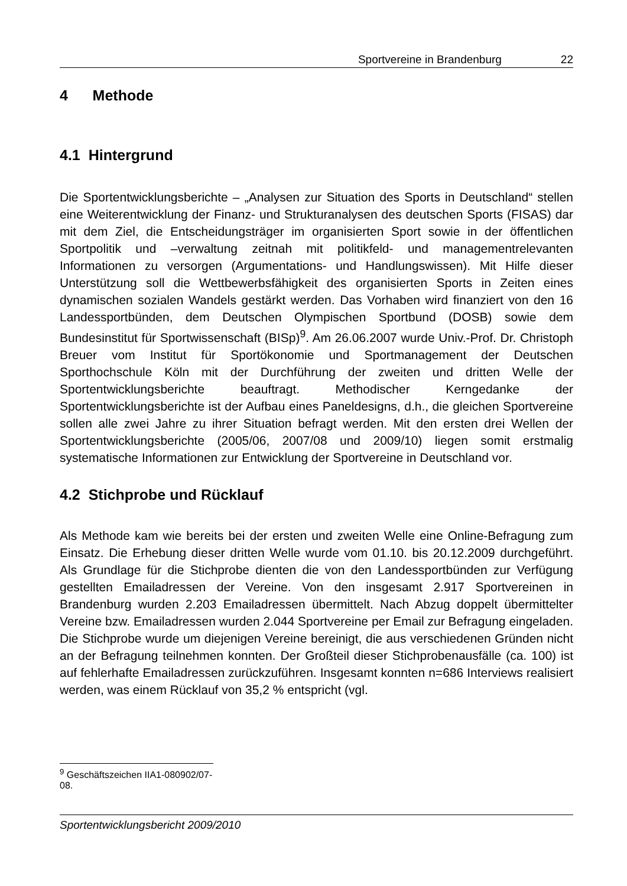Sportvereine in Brandenburg 22
4 Methode
4.1 Hintergrund
Die Sportentwicklungsberichte – „Analysen zur Situation des Sports in Deutschland“ stellen eine Weiterentwicklung der Finanz- und Strukturanalysen des deutschen Sports (FISAS) dar mit dem Ziel, die Entscheidungsträger im organisierten Sport sowie in der öffentlichen Sportpolitik und –verwaltung zeitnah mit politikfeld- und managementrelevanten Informationen zu versorgen (Argumentations- und Handlungswissen). Mit Hilfe dieser Unterstützung soll die Wettbewerbsfähigkeit des organisierten Sports in Zeiten eines dynamischen sozialen Wandels gestärkt werden. Das Vorhaben wird finanziert von den 16 Landessportbünden, dem Deutschen Olympischen Sportbund (DOSB) sowie dem Bundesinstitut für Sportwissenschaft (BISp)<sup>9</sup>. Am 26.06.2007 wurde Univ.-Prof. Dr. Christoph Breuer vom Institut für Sportökonomie und Sportmanagement der Deutschen Sporthochschule Köln mit der Durchführung der zweiten und dritten Welle der Sportentwicklungsberichte beauftragt. Methodischer Kerngedanke der Sportentwicklungsberichte ist der Aufbau eines Paneldesigns, d.h., die gleichen Sportvereine sollen alle zwei Jahre zu ihrer Situation befragt werden. Mit den ersten drei Wellen der Sportentwicklungsberichte (2005/06, 2007/08 und 2009/10) liegen somit erstmalig systematische Informationen zur Entwicklung der Sportvereine in Deutschland vor.
4.2 Stichprobe und Rücklauf
Als Methode kam wie bereits bei der ersten und zweiten Welle eine Online-Befragung zum Einsatz. Die Erhebung dieser dritten Welle wurde vom 01.10. bis 20.12.2009 durchgeführt. Als Grundlage für die Stichprobe dienten die von den Landessportbünden zur Verfügung gestellten Emailadressen der Vereine. Von den insgesamt 2.917 Sportvereinen in Brandenburg wurden 2.203 Emailadressen übermittelt. Nach Abzug doppelt übermittelter Vereine bzw. Emailadressen wurden 2.044 Sportvereine per Email zur Befragung eingeladen. Die Stichprobe wurde um diejenigen Vereine bereinigt, die aus verschiedenen Gründen nicht an der Befragung teilnehmen konnten. Der Großteil dieser Stichprobenausfälle (ca. 100) ist auf fehlerhafte Emailadressen zurückzuführen. Insgesamt konnten n=686 Interviews realisiert werden, was einem Rücklauf von 35,2 % entspricht (vgl.
<sup>9</sup> Geschäftszeichen IIA1-080902/07-08.
Sportentwicklungsbericht 2009/2010